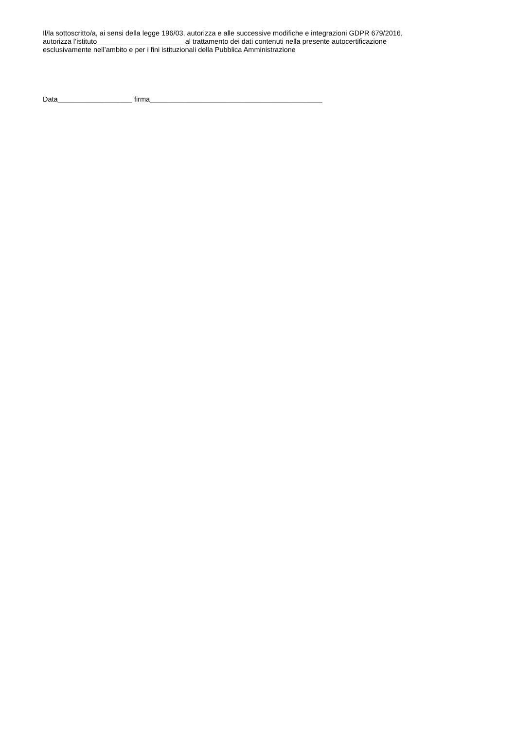Il/la sottoscritto/a, ai sensi della legge 196/03, autorizza e alle successive modifiche e integrazioni GDPR 679/2016,
autorizza l’istituto______________________ al trattamento dei dati contenuti nella presente autocertificazione
esclusivamente nell’ambito e per i fini istituzionali della Pubblica Amministrazione
Data___________________ firma____________________________________________